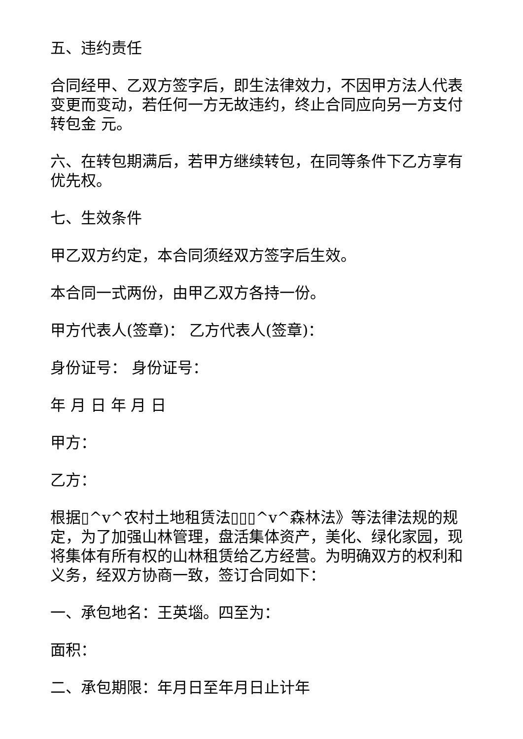五、违约责任
合同经甲、乙双方签字后，即生法律效力，不因甲方法人代表变更而变动，若任何一方无故违约，终止合同应向另一方支付转包金 元。
六、在转包期满后，若甲方继续转包，在同等条件下乙方享有优先权。
七、生效条件
甲乙双方约定，本合同须经双方签字后生效。
本合同一式两份，由甲乙双方各持一份。
甲方代表人(签章)： 乙方代表人(签章)：
身份证号： 身份证号：
年 月 日 年 月 日
甲方：
乙方：
根据▯^v^农村土地租赁法▯▯▯^v^森林法》等法律法规的规定，为了加强山林管理，盘活集体资产，美化、绿化家园，现将集体有所有权的山林租赁给乙方经营。为明确双方的权利和义务，经双方协商一致，签订合同如下：
一、承包地名：王英堖。四至为：
面积：
二、承包期限：年月日至年月日止计年